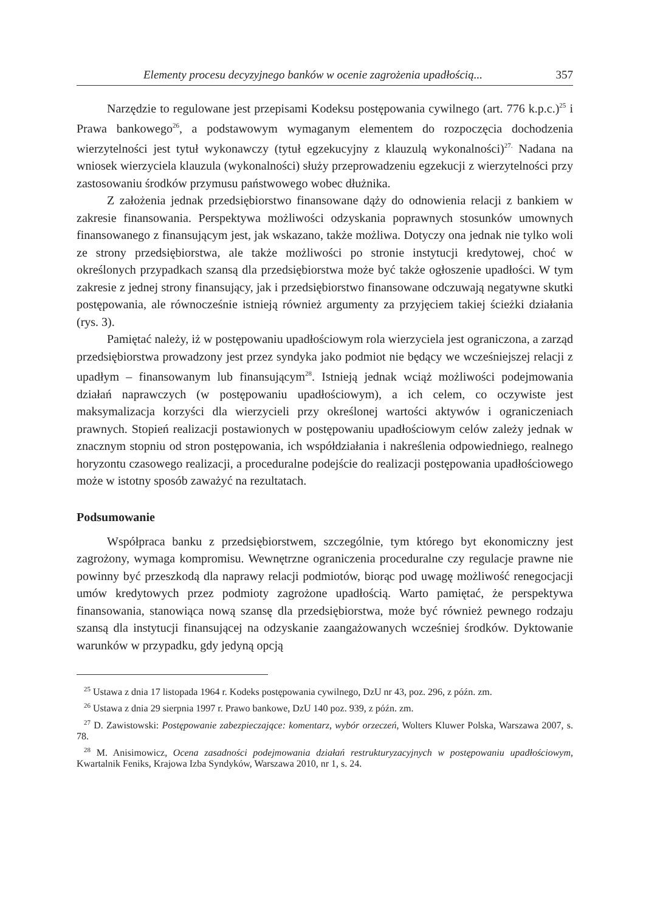Elementy procesu decyzyjnego banków w ocenie zagrożenia upadłością... 357
Narzędzie to regulowane jest przepisami Kodeksu postępowania cywilnego (art. 776 k.p.c.)<sup>25</sup> i Prawa bankowego<sup>26</sup>, a podstawowym wymaganym elementem do rozpoczęcia dochodzenia wierzytelności jest tytuł wykonawczy (tytuł egzekucyjny z klauzulą wykonalności)<sup>27.</sup> Nadana na wniosek wierzyciela klauzula (wykonalności) służy przeprowadzeniu egzekucji z wierzytelności przy zastosowaniu środków przymusu państwowego wobec dłużnika.
Z założenia jednak przedsiębiorstwo finansowane dąży do odnowienia relacji z bankiem w zakresie finansowania. Perspektywa możliwości odzyskania poprawnych stosunków umownych finansowanego z finansującym jest, jak wskazano, także możliwa. Dotyczy ona jednak nie tylko woli ze strony przedsiębiorstwa, ale także możliwości po stronie instytucji kredytowej, choć w określonych przypadkach szansą dla przedsiębiorstwa może być także ogłoszenie upadłości. W tym zakresie z jednej strony finansujący, jak i przedsiębiorstwo finansowane odczuwają negatywne skutki postępowania, ale równocześnie istnieją również argumenty za przyjęciem takiej ścieżki działania (rys. 3).
Pamiętać należy, iż w postępowaniu upadłościowym rola wierzyciela jest ograniczona, a zarząd przedsiębiorstwa prowadzony jest przez syndyka jako podmiot nie będący we wcześniejszej relacji z upadłym – finansowanym lub finansującym<sup>28</sup>. Istnieją jednak wciąż możliwości podejmowania działań naprawczych (w postępowaniu upadłościowym), a ich celem, co oczywiste jest maksymalizacja korzyści dla wierzycieli przy określonej wartości aktywów i ograniczeniach prawnych. Stopień realizacji postawionych w postępowaniu upadłościowym celów zależy jednak w znacznym stopniu od stron postępowania, ich współdziałania i nakreślenia odpowiedniego, realnego horyzontu czasowego realizacji, a proceduralne podejście do realizacji postępowania upadłościowego może w istotny sposób zaważyć na rezultatach.
Podsumowanie
Współpraca banku z przedsiębiorstwem, szczególnie, tym którego byt ekonomiczny jest zagrożony, wymaga kompromisu. Wewnętrzne ograniczenia proceduralne czy regulacje prawne nie powinny być przeszkodą dla naprawy relacji podmiotów, biorąc pod uwagę możliwość renegocjacji umów kredytowych przez podmioty zagrożone upadłością. Warto pamiętać, że perspektywa finansowania, stanowiąca nową szansę dla przedsiębiorstwa, może być również pewnego rodzaju szansą dla instytucji finansującej na odzyskanie zaangażowanych wcześniej środków. Dyktowanie warunków w przypadku, gdy jedyną opcją
<sup>25</sup> Ustawa z dnia 17 listopada 1964 r. Kodeks postępowania cywilnego, DzU nr 43, poz. 296, z późn. zm.
<sup>26</sup> Ustawa z dnia 29 sierpnia 1997 r. Prawo bankowe, DzU 140 poz. 939, z późn. zm.
<sup>27</sup> D. Zawistowski: Postępowanie zabezpieczające: komentarz, wybór orzeczeń, Wolters Kluwer Polska, Warszawa 2007, s. 78.
<sup>28</sup> M. Anisimowicz, Ocena zasadności podejmowania działań restrukturyzacyjnych w postępowaniu upadłościowym, Kwartalnik Feniks, Krajowa Izba Syndyków, Warszawa 2010, nr 1, s. 24.